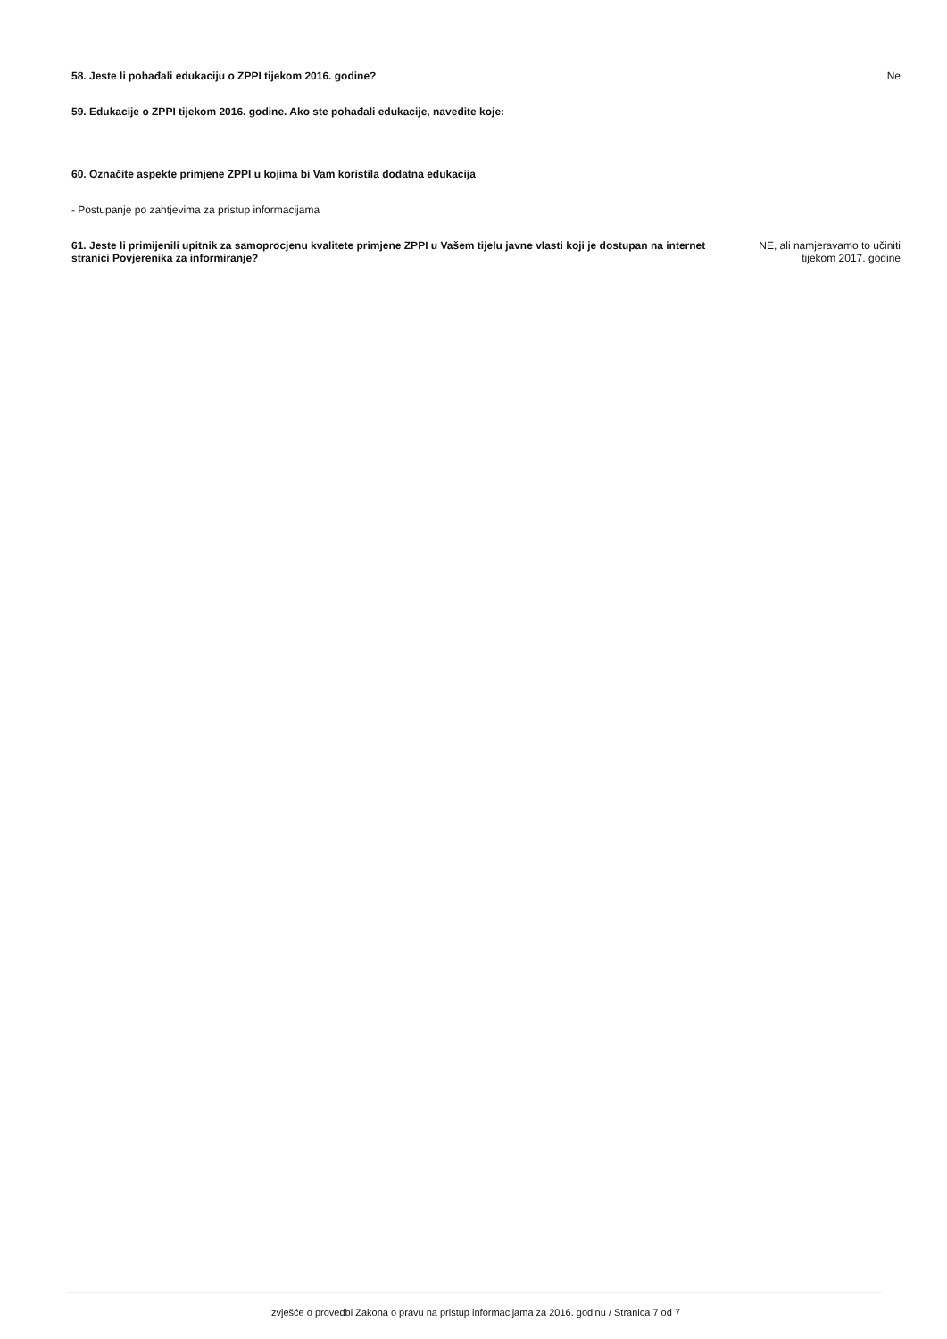58. Jeste li pohađali edukaciju o ZPPI tijekom 2016. godine?
Ne
59. Edukacije o ZPPI tijekom 2016. godine. Ako ste pohađali edukacije, navedite koje:
60. Označite aspekte primjene ZPPI u kojima bi Vam koristila dodatna edukacija
- Postupanje po zahtjevima za pristup informacijama
61. Jeste li primijenili upitnik za samoprocjenu kvalitete primjene ZPPI u Vašem tijelu javne vlasti koji je dostupan na internet stranici Povjerenika za informiranje?
NE, ali namjeravamo to učiniti
tijekom 2017. godine
Izvješće o provedbi Zakona o pravu na pristup informacijama za 2016. godinu / Stranica 7 od 7